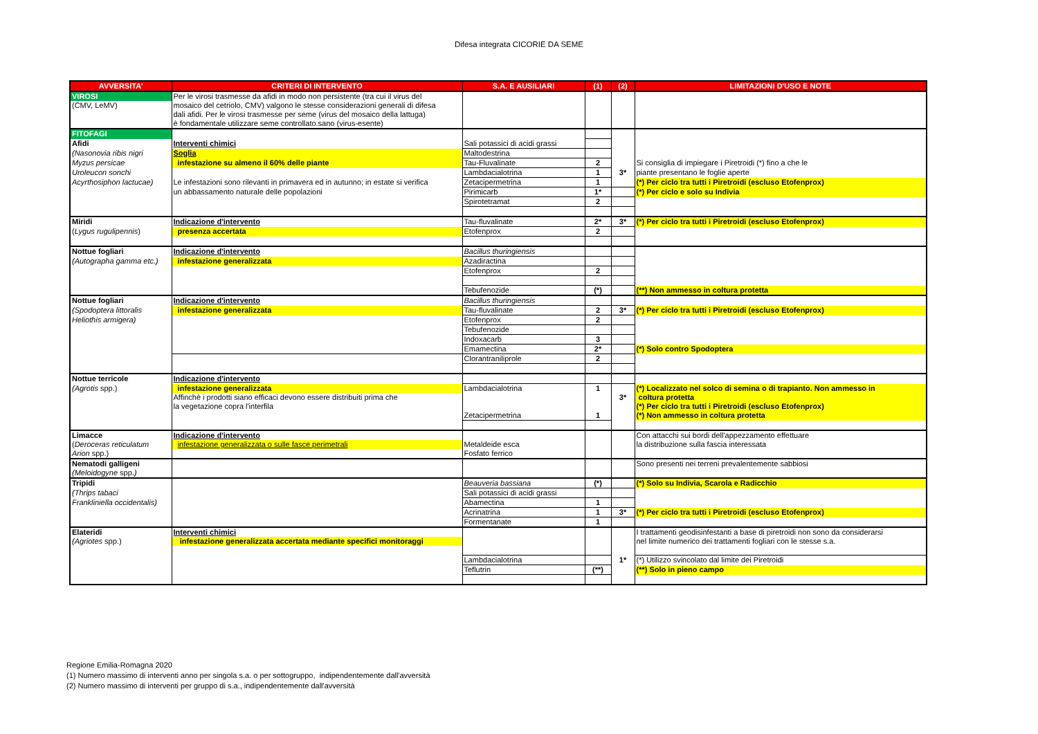Difesa integrata CICORIE DA SEME
| AVVERSITA' | CRITERI DI INTERVENTO | S.A. E AUSILIARI | (1) | (2) | LIMITAZIONI D'USO E NOTE |
| --- | --- | --- | --- | --- | --- |
| VIROSI | Per le virosi trasmesse da afidi in modo non persistente (tra cui il virus del | | | | |
| (CMV, LeMV) | mosaico del cetriolo, CMV) valgono le stesse considerazioni generali di difesa | | | | |
| | dali afidi. Per le virosi trasmesse per seme (virus del mosaico della lattuga) | | | | |
| | è fondamentale utilizzare seme controllato.sano (virus-esente) | | | | |
| FITOFAGI | | | | | |
| Afidi | Interventi chimici | Sali potassici di acidi grassi | | | |
| (Nasonovia ribis nigri | Soglia | Maltodestrina | | | |
| Myzus persicae | infestazione su almeno il 60% delle piante | Tau-Fluvalinate | 2 | | Si consiglia di impiegare i Piretroidi (*) fino a che le |
| Uroleucon sonchi | | Lambdacialotrina | 1 | 3* | piante presentano le foglie aperte |
| Acyrthosiphon lactucae) | Le infestazioni sono rilevanti in primavera ed in autunno; in estate si verifica | Zetacipermetrina | 1 | | (*) Per ciclo tra tutti i Piretroidi (escluso Etofenprox) |
| | un abbassamento naturale delle popolazioni | Pirimicarb | 1* | | (*) Per ciclo e solo su Indivia |
| | | Spirotetramat | 2 | | |
| Miridi | Indicazione d'intervento | Tau-fluvalinate | 2* | 3* | (*) Per ciclo tra tutti i Piretroidi (escluso Etofenprox) |
| ( Lygus rugulipennis ) | presenza accertata | Etofenprox | 2 | | |
| Nottue fogliari | Indicazione d'intervento | Bacillus thuringiensis | | | |
| (Autographa gamma etc.) | infestazione generalizzata | Azadiractina | | | |
| | | Etofenprox | 2 | | |
| | | Tebufenozide | (*) | | (**) Non ammesso in coltura protetta |
| Nottue fogliari | Indicazione d'intervento | Bacillus thuringiensis | | | |
| (Spodoptera littoralis | infestazione generalizzata | Tau-fluvalinate | 2 | 3* | (*) Per ciclo tra tutti i Piretroidi (escluso Etofenprox) |
| Heliothis armigera) | | Etofenprox | 2 | | |
| | | Tebufenozide | | | |
| | | Indoxacarb | 3 | | |
| | | Emamectina | 2* | | (*) Solo contro Spodoptera |
| | | Clorantraniliprole | 2 | | |
| Nottue terricole | Indicazione d'intervento | | | | |
| (Agrotis spp.) | infestazione generalizzata | Lambdacialotrina | 1 | | (*) Localizzato nel solco di semina o di trapianto. Non ammesso in |
| | Affinchè i prodotti siano efficaci devono essere distribuiti prima che | | | 3* | coltura protetta |
| | la vegetazione copra l'interfila | | | | (*) Per ciclo tra tutti i Piretroidi (escluso Etofenprox) |
| | | Zetacipermetrina | 1 | | (*) Non ammesso in coltura protetta |
| Limacce | Indicazione d'intervento | | | | Con attacchi sui bordi dell'appezzamento effettuare |
| ( Deroceras reticulatum | infestazione generalizzata o sulle fasce perimetrali | Metaldeide esca | | | la distribuzione sulla fascia interessata |
| Arion spp.) | | Fosfato ferrico | | | |
| Nematodi galligeni | | | | | Sono presenti nei terreni prevalentemente sabbiosi |
| (Meloidogyne spp. ) | | | | | |
| Tripidi | | Beauveria bassiana | (*) | | (*) Solo su Indivia, Scarola e Radicchio |
| (Thrips tabaci | | Sali potassici di acidi grassi | | | |
| Frankliniella occidentalis) | | Abamectina | 1 | | |
| | | Acrinatrina | 1 | 3* | (*) Per ciclo tra tutti i Piretroidi (escluso Etofenprox) |
| | | Formentanate | 1 | | |
| Elateridi | Interventi chimici | | | | I trattamenti geodisinfestanti a base di piretroidi non sono da considerarsi |
| (Agriotes spp.) | infestazione generalizzata accertata mediante specifici monitoraggi | | | | nel limite numerico dei trattamenti fogliari con le stesse s.a. |
| | | Lambdacialotrina | | 1* | (*) Utilizzo svincolato dal limite dei Piretroidi |
| | | Teflutrin | (**) | | (**) Solo in pieno campo |
Regione Emilia-Romagna 2020
(1) Numero massimo di interventi anno per singola s.a. o per sottogruppo, indipendentemente dall'avversità
(2) Numero massimo di interventi per gruppo di s.a., indipendentemente dall'avversità